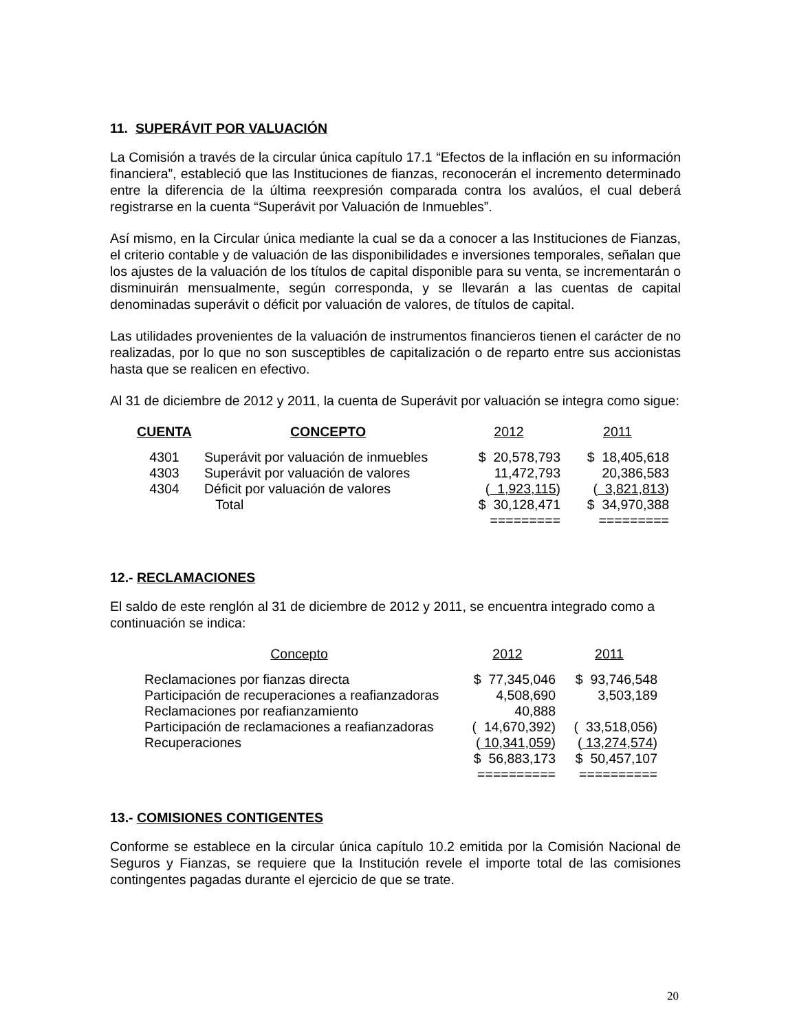11. SUPERÁVIT POR VALUACIÓN
La Comisión a través de la circular única capítulo 17.1 “Efectos de la inflación en su información financiera”, estableció que las Instituciones de fianzas, reconocerán el incremento determinado entre la diferencia de la última reexpresión comparada contra los avalúos, el cual deberá registrarse en la cuenta “Superávit por Valuación de Inmuebles”.
Así mismo, en la Circular única mediante la cual se da a conocer a las Instituciones de Fianzas, el criterio contable y de valuación de las disponibilidades e inversiones temporales, señalan que los ajustes de la valuación de los títulos de capital disponible para su venta, se incrementarán o disminuirán mensualmente, según corresponda, y se llevarán a las cuentas de capital denominadas superávit o déficit por valuación de valores, de títulos de capital.
Las utilidades provenientes de la valuación de instrumentos financieros tienen el carácter de no realizadas, por lo que no son susceptibles de capitalización o de reparto entre sus accionistas hasta que se realicen en efectivo.
Al 31 de diciembre de 2012 y 2011, la cuenta de Superávit por valuación se integra como sigue:
| CUENTA | CONCEPTO | 2012 | 2011 |
| --- | --- | --- | --- |
| 4301 | Superávit por valuación de inmuebles | $ 20,578,793 | $ 18,405,618 |
| 4303 | Superávit por valuación de valores | 11,472,793 | 20,386,583 |
| 4304 | Déficit por valuación de valores | ( 1,923,115 ) | ( 3,821,813 ) |
| | Total | $ 30,128,471 | $ 34,970,388 |
| | | ========= | ========= |
12.- RECLAMACIONES
El saldo de este renglón al 31 de diciembre de 2012 y 2011, se encuentra integrado como a continuación se indica:
| Concepto | 2012 | 2011 |
| Reclamaciones por fianzas directa | $ 77,345,046 | $ 93,746,548 |
| Participación de recuperaciones a reafianzadoras | 4,508,690 | 3,503,189 |
| Reclamaciones por reafianzamiento | 40,888 | |
| Participación de reclamaciones a reafianzadoras | ( 14,670,392) | ( 33,518,056) |
| Recuperaciones | ( 10,341,059 ) | ( 13,274,574 ) |
| | $ 56,883,173 | $ 50,457,107 |
| | ========== | ========== |
13.- COMISIONES CONTIGENTES
Conforme se establece en la circular única capítulo 10.2 emitida por la Comisión Nacional de Seguros y Fianzas, se requiere que la Institución revele el importe total de las comisiones contingentes pagadas durante el ejercicio de que se trate.
20